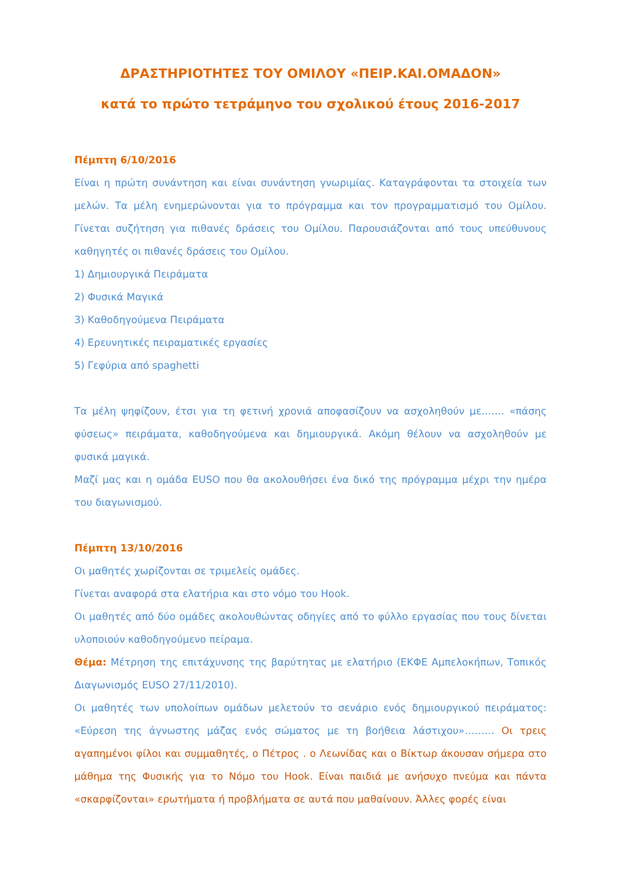ΔΡΑΣΤΗΡΙΟΤΗΤΕΣ ΤΟΥ ΟΜΙΛΟΥ «ΠΕΙΡ.ΚΑΙ.ΟΜΑΔΟΝ»
κατά το πρώτο τετράμηνο του σχολικού έτους 2016-2017
Πέμπτη 6/10/2016
Είναι η πρώτη συνάντηση και είναι συνάντηση γνωριμίας. Καταγράφονται τα στοιχεία των μελών. Τα μέλη ενημερώνονται για το πρόγραμμα και τον προγραμματισμό του Ομίλου. Γίνεται συζήτηση για πιθανές δράσεις του Ομίλου. Παρουσιάζονται από τους υπεύθυνους καθηγητές οι πιθανές δράσεις του Ομίλου.
1) Δημιουργικά Πειράματα
2) Φυσικά Μαγικά
3) Καθοδηγούμενα Πειράματα
4) Ερευνητικές πειραματικές εργασίες
5) Γεφύρια από spaghetti
Τα μέλη ψηφίζουν, έτσι για τη φετινή χρονιά αποφασίζουν να ασχοληθούν με……. «πάσης φύσεως» πειράματα, καθοδηγούμενα και δημιουργικά. Ακόμη θέλουν να ασχοληθούν με φυσικά μαγικά.
Μαζί μας και η ομάδα EUSO που θα ακολουθήσει ένα δικό της πρόγραμμα μέχρι την ημέρα του διαγωνισμού.
Πέμπτη 13/10/2016
Οι μαθητές χωρίζονται σε τριμελείς ομάδες.
Γίνεται αναφορά στα ελατήρια και στο νόμο του Hook.
Οι μαθητές από δύο ομάδες ακολουθώντας οδηγίες από το φύλλο εργασίας που τους δίνεται υλοποιούν καθοδηγούμενο πείραμα.
Θέμα: Μέτρηση της επιτάχυνσης της βαρύτητας με ελατήριο (ΕΚΦΕ Αμπελοκήπων, Τοπικός Διαγωνισμός EUSO 27/11/2010).
Οι μαθητές των υπολοίπων ομάδων μελετούν το σενάριο ενός δημιουργικού πειράματος: «Εύρεση της άγνωστης μάζας ενός σώματος με τη βοήθεια λάστιχου»……… Οι τρεις αγαπημένοι φίλοι και συμμαθητές, ο Πέτρος . ο Λεωνίδας και ο Βίκτωρ άκουσαν σήμερα στο μάθημα της Φυσικής για το Νόμο του Hook. Είναι παιδιά με ανήσυχο πνεύμα και πάντα «σκαρφίζονται» ερωτήματα ή προβλήματα σε αυτά που μαθαίνουν. Άλλες φορές είναι